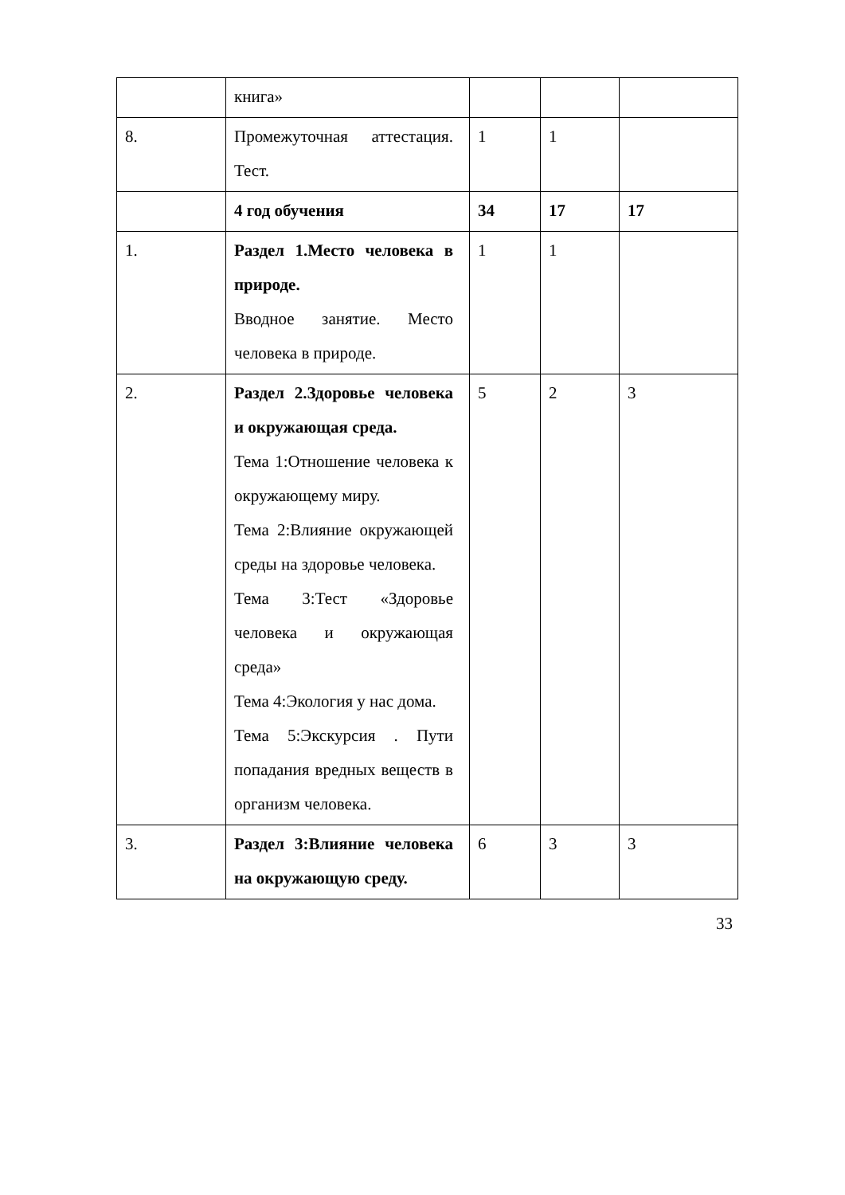| | книга» | | | |
| 8. | Промежуточная аттестация. Тест. | 1 | 1 | |
| | 4 год обучения | 34 | 17 | 17 |
| 1. | Раздел 1.Место человека в природе. Вводное занятие. Место человека в природе. | 1 | 1 | |
| 2. | Раздел 2.Здоровье человека и окружающая среда. Тема 1:Отношение человека к окружающему миру. Тема 2:Влияние окружающей среды на здоровье человека. Тема 3:Тест «Здоровье человека и окружающая среда» Тема 4:Экология у нас дома. Тема 5:Экскурсия . Пути попадания вредных веществ в организм человека. | 5 | 2 | 3 |
| 3. | Раздел 3:Влияние человека на окружающую среду. | 6 | 3 | 3 |
33